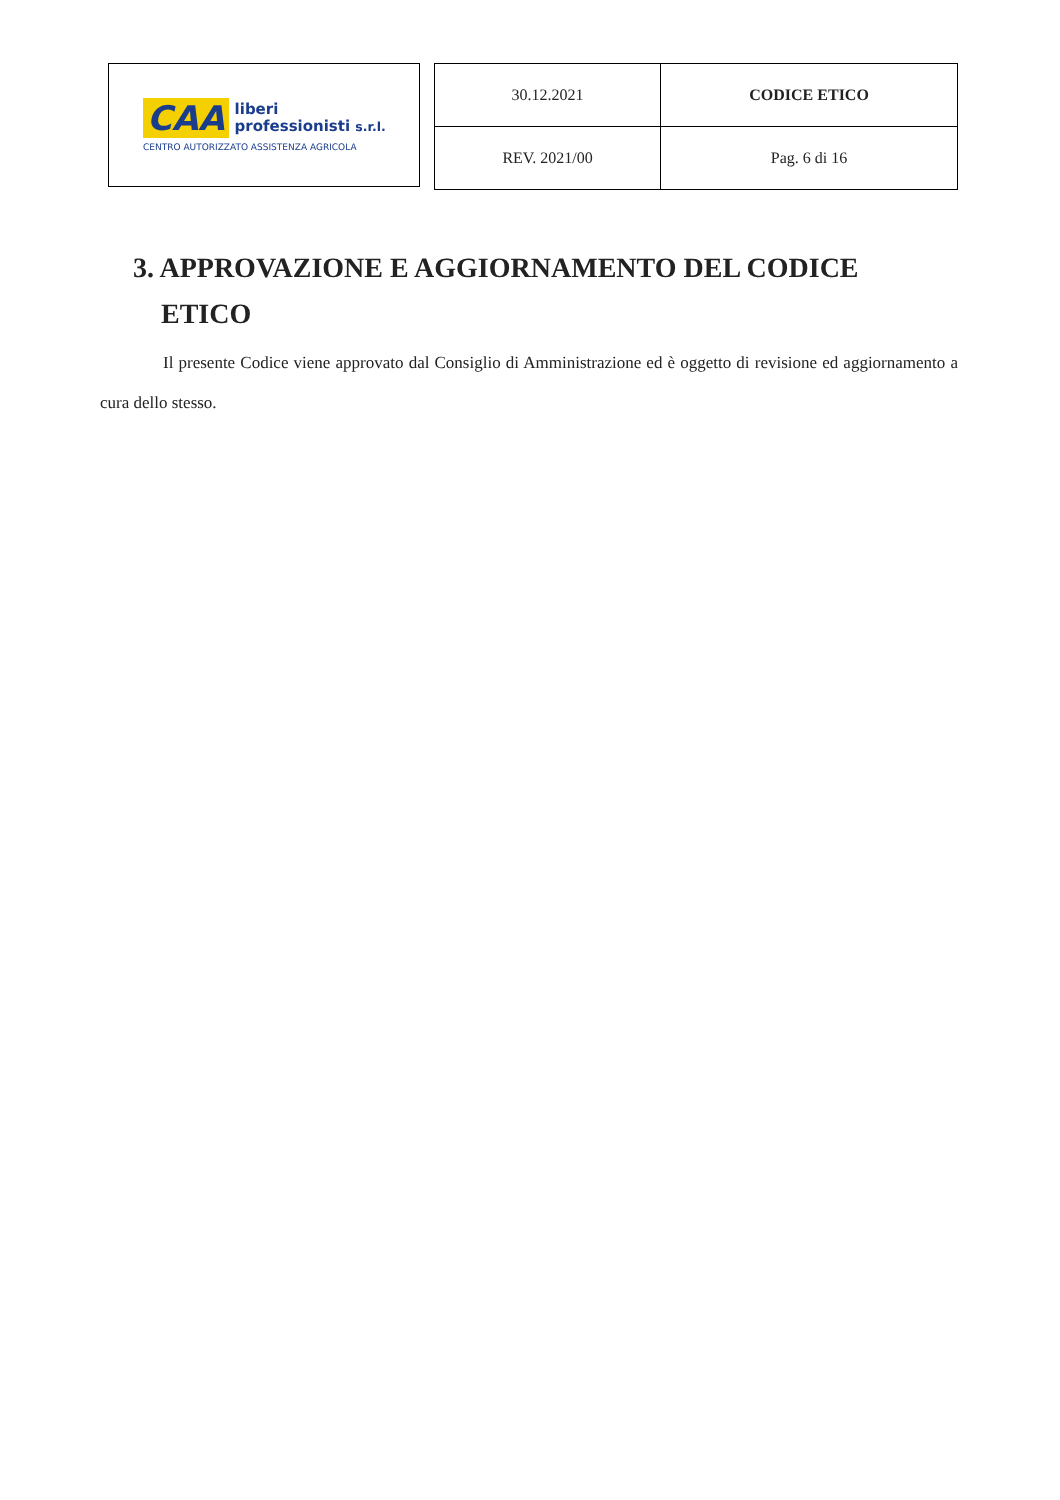CAA liberi
professionisti s.r.l.
CENTRO AUTORIZZATO ASSISTENZA AGRICOLA
| 30.12.2021 | CODICE ETICO |
| REV. 2021/00 | Pag. 6 di 16 |
3. APPROVAZIONE E AGGIORNAMENTO DEL CODICE
ETICO
Il presente Codice viene approvato dal Consiglio di Amministrazione ed è oggetto di revisione ed aggiornamento a cura dello stesso.